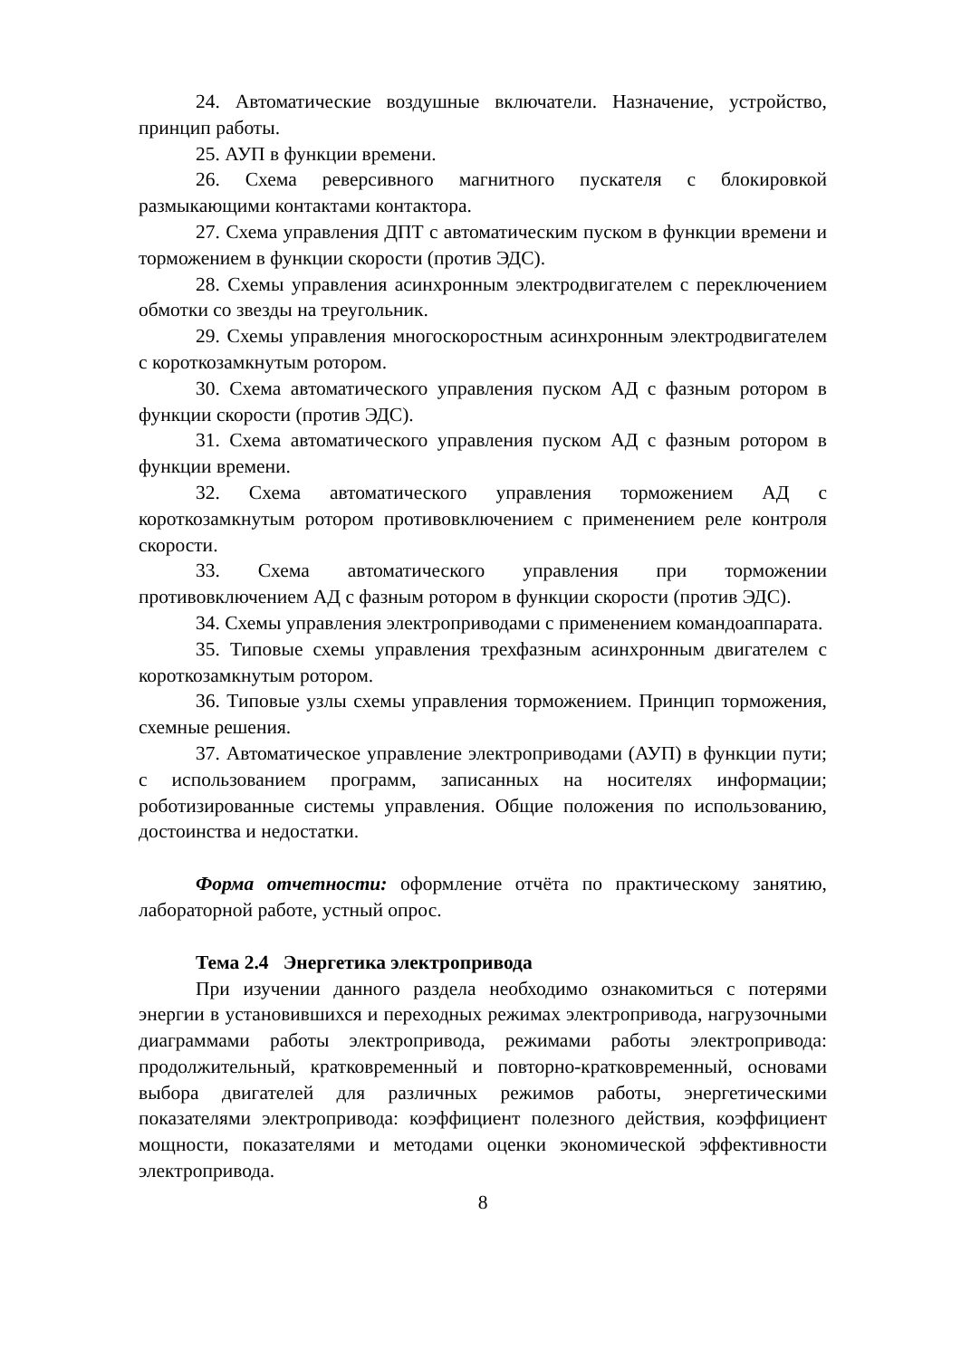24. Автоматические воздушные включатели. Назначение, устройство, принцип работы.
25. АУП в функции времени.
26. Схема реверсивного магнитного пускателя с блокировкой размыкающими контактами контактора.
27. Схема управления ДПТ с автоматическим пуском в функции времени и торможением в функции скорости (против ЭДС).
28. Схемы управления асинхронным электродвигателем с переключением обмотки со звезды на треугольник.
29. Схемы управления многоскоростным асинхронным электродвигателем с короткозамкнутым ротором.
30. Схема автоматического управления пуском АД с фазным ротором в функции скорости (против ЭДС).
31. Схема автоматического управления пуском АД с фазным ротором в функции времени.
32. Схема автоматического управления торможением АД с короткозамкнутым ротором противовключением с применением реле контроля скорости.
33. Схема автоматического управления при торможении противовключением АД с фазным ротором в функции скорости (против ЭДС).
34. Схемы управления электроприводами с применением командоаппарата.
35. Типовые схемы управления трехфазным асинхронным двигателем с короткозамкнутым ротором.
36. Типовые узлы схемы управления торможением. Принцип торможения, схемные решения.
37. Автоматическое управление электроприводами (АУП) в функции пути; с использованием программ, записанных на носителях информации; роботизированные системы управления. Общие положения по использованию, достоинства и недостатки.
Форма отчетности: оформление отчёта по практическому занятию, лабораторной работе, устный опрос.
Тема 2.4 Энергетика электропривода
При изучении данного раздела необходимо ознакомиться с потерями энергии в установившихся и переходных режимах электропривода, нагрузочными диаграммами работы электропривода, режимами работы электропривода: продолжительный, кратковременный и повторно-кратковременный, основами выбора двигателей для различных режимов работы, энергетическими показателями электропривода: коэффициент полезного действия, коэффициент мощности, показателями и методами оценки экономической эффективности электропривода.
8